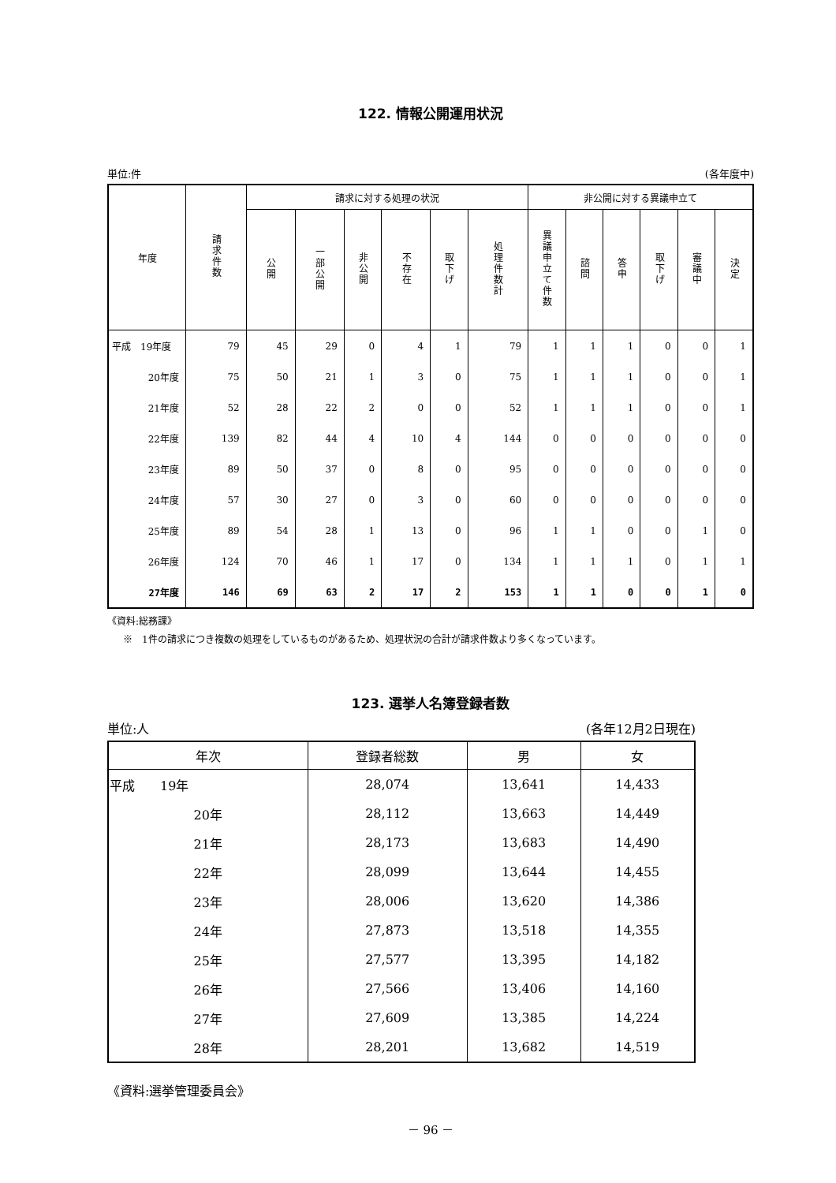122. 情報公開運用状況
単位:件 (各年度中)
| 年度 | 請求件数 | 請求に対する処理の状況 | | | | | | 非公開に対する異議申立て | | | | | |
| --- | --- | --- | --- | --- | --- | --- | --- | --- | --- | --- | --- | --- | --- |
| | | 公開 | 一部公開 | 非公開 | 不存在 | 取下げ | 処理件数計 | 異議申立て件数 | 諮問 | 答申 | 取下げ | 審議中 | 決定 |
| 平成 19年度 | 79 | 45 | 29 | 0 | 4 | 1 | 79 | 1 | 1 | 1 | 0 | 0 | 1 |
| 20年度 | 75 | 50 | 21 | 1 | 3 | 0 | 75 | 1 | 1 | 1 | 0 | 0 | 1 |
| 21年度 | 52 | 28 | 22 | 2 | 0 | 0 | 52 | 1 | 1 | 1 | 0 | 0 | 1 |
| 22年度 | 139 | 82 | 44 | 4 | 10 | 4 | 144 | 0 | 0 | 0 | 0 | 0 | 0 |
| 23年度 | 89 | 50 | 37 | 0 | 8 | 0 | 95 | 0 | 0 | 0 | 0 | 0 | 0 |
| 24年度 | 57 | 30 | 27 | 0 | 3 | 0 | 60 | 0 | 0 | 0 | 0 | 0 | 0 |
| 25年度 | 89 | 54 | 28 | 1 | 13 | 0 | 96 | 1 | 1 | 0 | 0 | 1 | 0 |
| 26年度 | 124 | 70 | 46 | 1 | 17 | 0 | 134 | 1 | 1 | 1 | 0 | 1 | 1 |
| 27年度 | 146 | 69 | 63 | 2 | 17 | 2 | 153 | 1 | 1 | 0 | 0 | 1 | 0 |
《資料:総務課》
※　1件の請求につき複数の処理をしているものがあるため、処理状況の合計が請求件数より多くなっています。
123. 選挙人名簿登録者数
単位:人 (各年12月2日現在)
| 年次 | 登録者総数 | 男 | 女 |
| --- | --- | --- | --- |
| 平成 19年 | 28,074 | 13,641 | 14,433 |
| 20年 | 28,112 | 13,663 | 14,449 |
| 21年 | 28,173 | 13,683 | 14,490 |
| 22年 | 28,099 | 13,644 | 14,455 |
| 23年 | 28,006 | 13,620 | 14,386 |
| 24年 | 27,873 | 13,518 | 14,355 |
| 25年 | 27,577 | 13,395 | 14,182 |
| 26年 | 27,566 | 13,406 | 14,160 |
| 27年 | 27,609 | 13,385 | 14,224 |
| 28年 | 28,201 | 13,682 | 14,519 |
《資料:選挙管理委員会》
－ 96 －